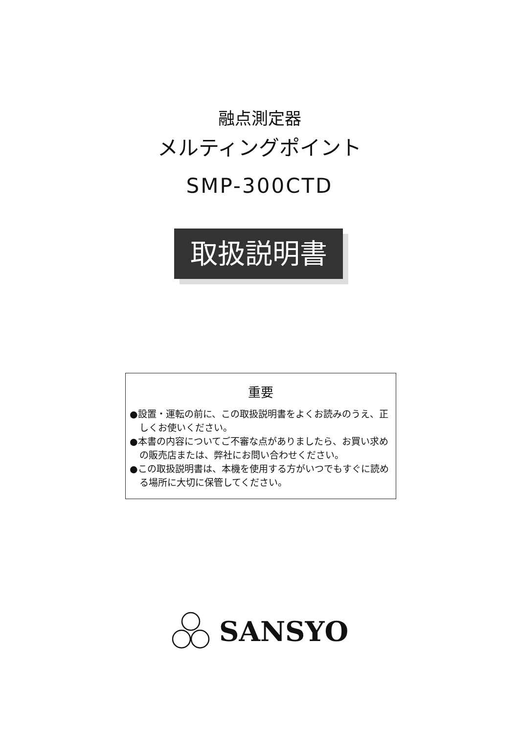融点測定器
メルティングポイント
SMP-300CTD
取扱説明書
重要
●設置・運転の前に、この取扱説明書をよくお読みのうえ、正しくお使いください。
●本書の内容についてご不審な点がありましたら、お買い求めの販売店または、弊社にお問い合わせください。
●この取扱説明書は、本機を使用する方がいつでもすぐに読める場所に大切に保管してください。
SANSYO